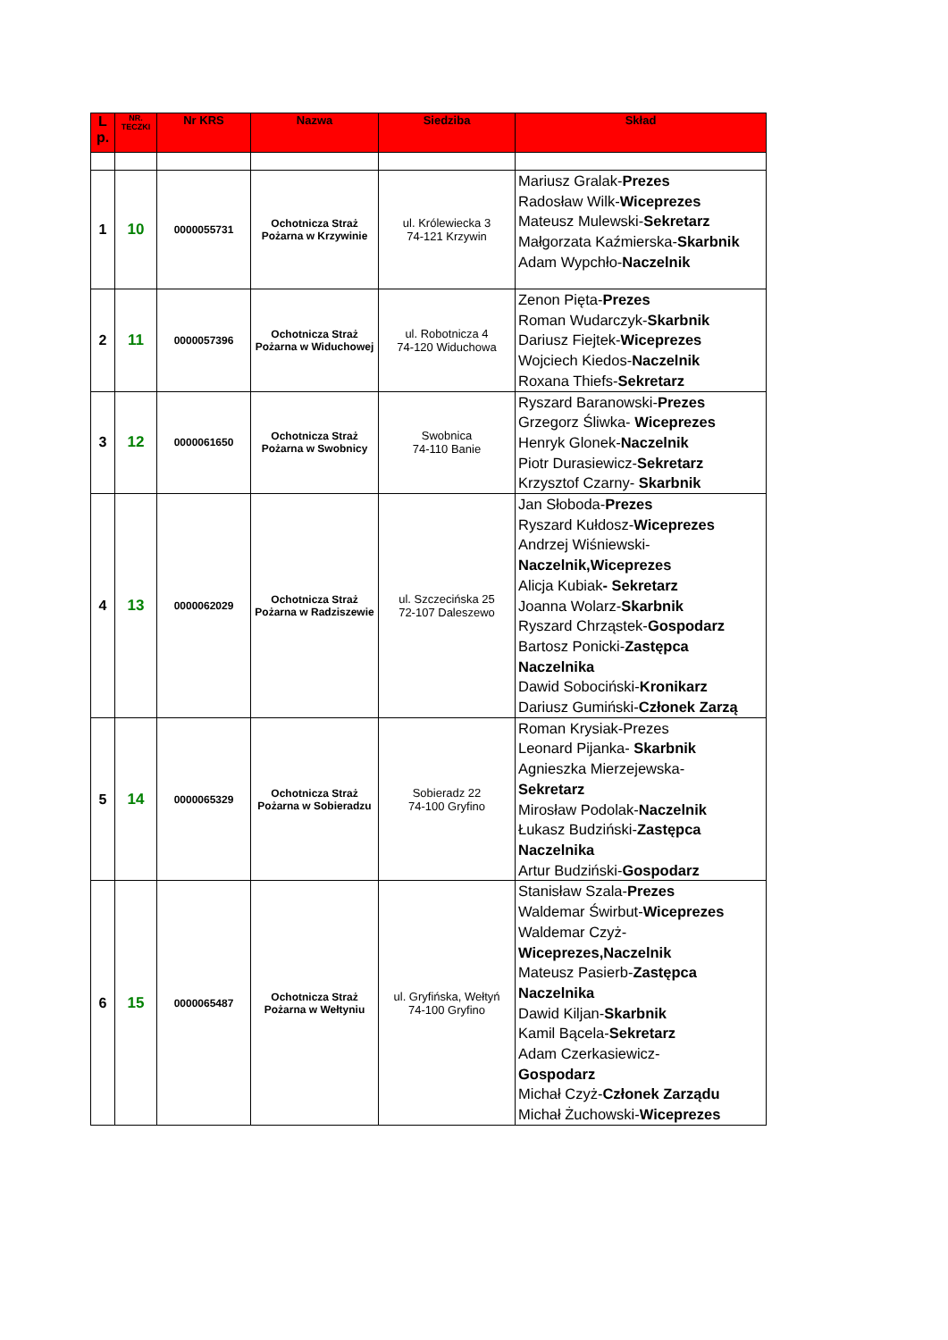| L p. | NR. TECZKI | Nr KRS | Nazwa | Siedziba | Skład |
| --- | --- | --- | --- | --- | --- |
| 1 | 10 | 0000055731 | Ochotnicza Straż Pożarna w Krzywinie | ul. Królewiecka 3 74-121 Krzywin | Mariusz Gralak- Prezes Radosław Wilk- Wiceprezes Mateusz Mulewski- Sekretarz Małgorzata Kaźmierska- Skarbnik Adam Wypchło- Naczelnik |
| 2 | 11 | 0000057396 | Ochotnicza Straż Pożarna w Widuchowej | ul. Robotnicza 4 74-120 Widuchowa | Zenon Pięta- Prezes Roman Wudarczyk- Skarbnik Dariusz Fiejtek- Wiceprezes Wojciech Kiedos- Naczelnik Roxana Thiefs- Sekretarz |
| 3 | 12 | 0000061650 | Ochotnicza Straż Pożarna w Swobnicy | Swobnica 74-110 Banie | Ryszard Baranowski- Prezes Grzegorz Śliwka- Wiceprezes Henryk Glonek- Naczelnik Piotr Durasiewicz- Sekretarz Krzysztof Czarny- Skarbnik |
| 4 | 13 | 0000062029 | Ochotnicza Straż Pożarna w Radziszewie | ul. Szczecińska 25 72-107 Daleszewo | Jan Słoboda- Prezes Ryszard Kułdosz- Wiceprezes Andrzej Wiśniewski- Naczelnik,Wiceprezes Alicja Kubiak - Sekretarz Joanna Wolarz- Skarbnik Ryszard Chrząstek- Gospodarz Bartosz Ponicki- Zastępca Naczelnika Dawid Sobociński- Kronikarz Dariusz Gumiński- Członek Zarzą |
| 5 | 14 | 0000065329 | Ochotnicza Straż Pożarna w Sobieradzu | Sobieradz 22 74-100 Gryfino | Roman Krysiak-Prezes Leonard Pijanka- Skarbnik Agnieszka Mierzejewska- Sekretarz Mirosław Podolak- Naczelnik Łukasz Budziński- Zastępca Naczelnika Artur Budziński- Gospodarz |
| 6 | 15 | 0000065487 | Ochotnicza Straż Pożarna w Wełtyniu | ul. Gryfińska, Wełtyń 74-100 Gryfino | Stanisław Szala- Prezes Waldemar Świrbut- Wiceprezes Waldemar Czyż- Wiceprezes,Naczelnik Mateusz Pasierb- Zastępca Naczelnika Dawid Kiljan- Skarbnik Kamil Bącela- Sekretarz Adam Czerkasiewicz- Gospodarz Michał Czyż- Członek Zarządu Michał Żuchowski- Wiceprezes |